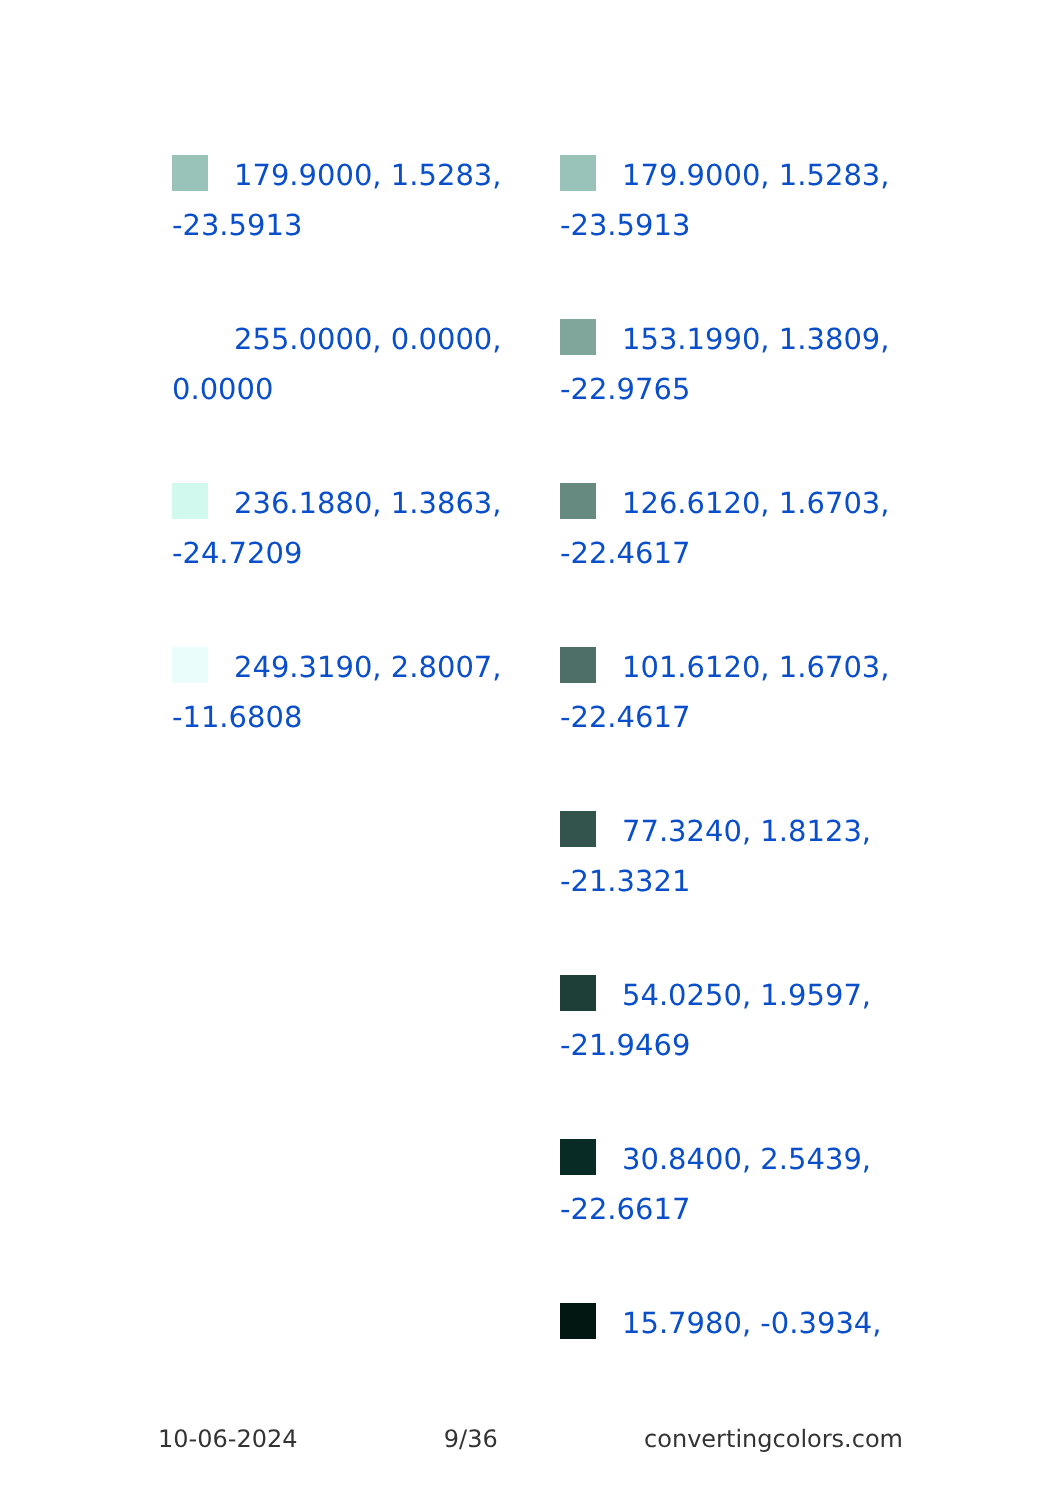179.9000, 1.5283, -23.5913
255.0000, 0.0000, 0.0000
236.1880, 1.3863, -24.7209
249.3190, 2.8007, -11.6808
179.9000, 1.5283, -23.5913
153.1990, 1.3809, -22.9765
126.6120, 1.6703, -22.4617
101.6120, 1.6703, -22.4617
77.3240, 1.8123, -21.3321
54.0250, 1.9597, -21.9469
30.8400, 2.5439, -22.6617
15.7980, -0.3934,
10-06-2024 9/36 convertingcolors.com